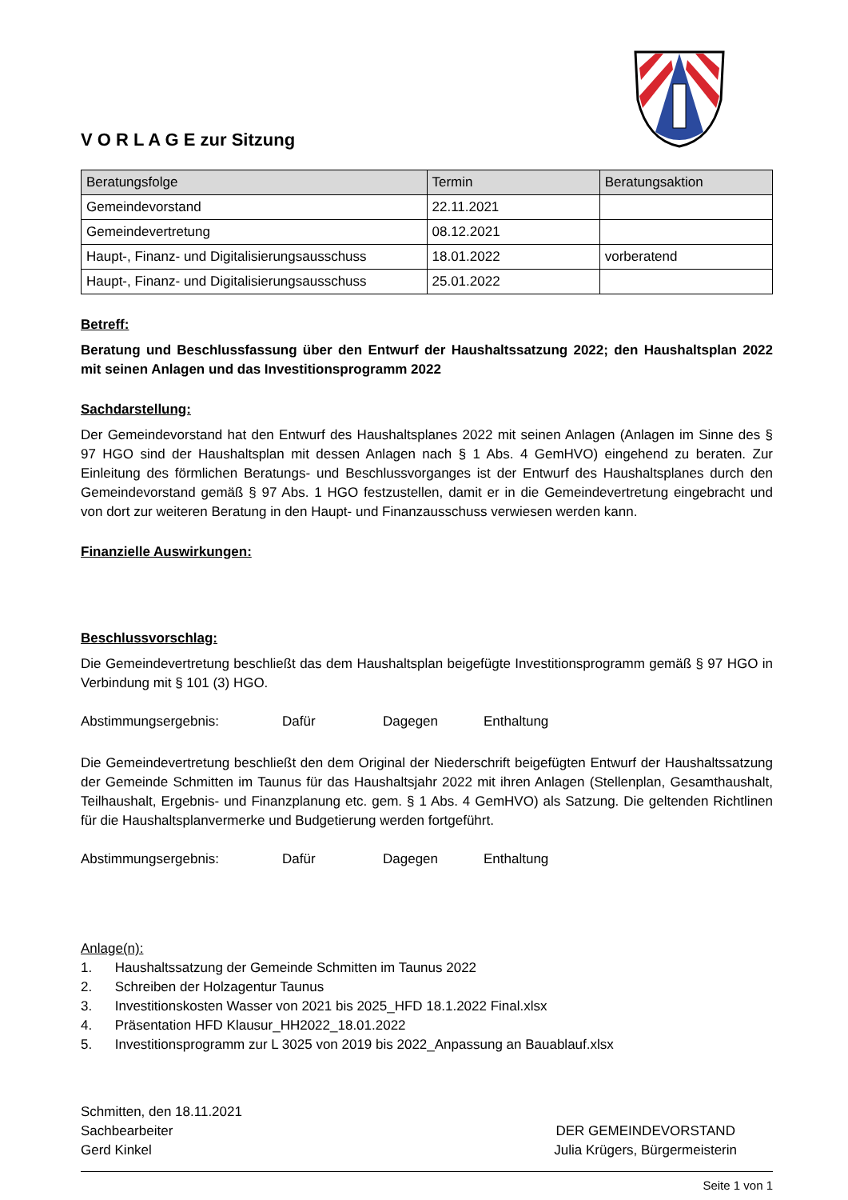V O R L A G E zur Sitzung
| Beratungsfolge | Termin | Beratungsaktion |
| --- | --- | --- |
| Gemeindevorstand | 22.11.2021 | |
| Gemeindevertretung | 08.12.2021 | |
| Haupt-, Finanz- und Digitalisierungsausschuss | 18.01.2022 | vorberatend |
| Haupt-, Finanz- und Digitalisierungsausschuss | 25.01.2022 | |
Betreff:
Beratung und Beschlussfassung über den Entwurf der Haushaltssatzung 2022; den Haushaltsplan 2022 mit seinen Anlagen und das Investitionsprogramm 2022
Sachdarstellung:
Der Gemeindevorstand hat den Entwurf des Haushaltsplanes 2022 mit seinen Anlagen (Anlagen im Sinne des § 97 HGO sind der Haushaltsplan mit dessen Anlagen nach § 1 Abs. 4 GemHVO) eingehend zu beraten. Zur Einleitung des förmlichen Beratungs- und Beschlussvorganges ist der Entwurf des Haushaltsplanes durch den Gemeindevorstand gemäß § 97 Abs. 1 HGO festzustellen, damit er in die Gemeindevertretung eingebracht und von dort zur weiteren Beratung in den Haupt- und Finanzausschuss verwiesen werden kann.
Finanzielle Auswirkungen:
Beschlussvorschlag:
Die Gemeindevertretung beschließt das dem Haushaltsplan beigefügte Investitionsprogramm gemäß § 97 HGO in Verbindung mit § 101 (3) HGO.
Abstimmungsergebnis: Dafür Dagegen Enthaltung
Die Gemeindevertretung beschließt den dem Original der Niederschrift beigefügten Entwurf der Haushaltssatzung der Gemeinde Schmitten im Taunus für das Haushaltsjahr 2022 mit ihren Anlagen (Stellenplan, Gesamthaushalt, Teilhaushalt, Ergebnis- und Finanzplanung etc. gem. § 1 Abs. 4 GemHVO) als Satzung. Die geltenden Richtlinen für die Haushaltsplanvermerke und Budgetierung werden fortgeführt.
Abstimmungsergebnis: Dafür Dagegen Enthaltung
Anlage(n):
1. Haushaltssatzung der Gemeinde Schmitten im Taunus 2022
2. Schreiben der Holzagentur Taunus
3. Investitionskosten Wasser von 2021 bis 2025_HFD 18.1.2022 Final.xlsx
4. Präsentation HFD Klausur_HH2022_18.01.2022
5. Investitionsprogramm zur L 3025 von 2019 bis 2022_Anpassung an Bauablauf.xlsx
Schmitten, den 18.11.2021
Sachbearbeiter
Gerd Kinkel
DER GEMEINDEVORSTAND
Julia Krügers, Bürgermeisterin
Seite 1 von 1